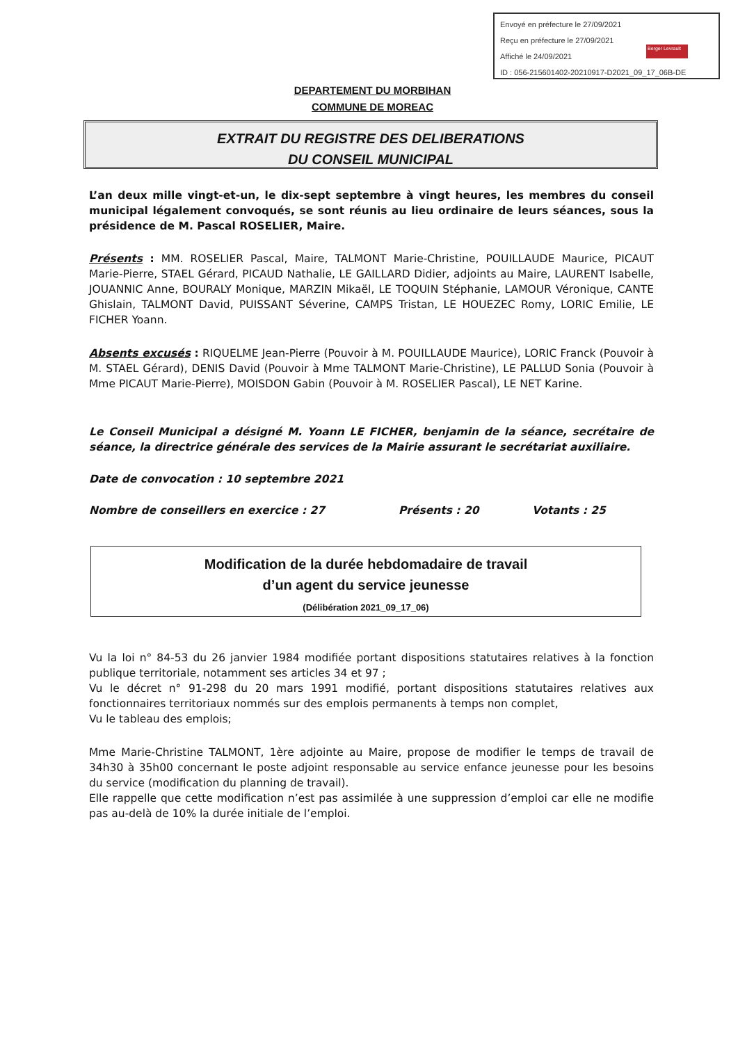Envoyé en préfecture le 27/09/2021
Reçu en préfecture le 27/09/2021
Affiché le 24/09/2021
ID : 056-215601402-20210917-D2021_09_17_06B-DE
Berger Levrault
DEPARTEMENT DU MORBIHAN
COMMUNE DE MOREAC
EXTRAIT DU REGISTRE DES DELIBERATIONS
DU CONSEIL MUNICIPAL
L’an deux mille vingt-et-un, le dix-sept septembre à vingt heures, les membres du conseil municipal légalement convoqués, se sont réunis au lieu ordinaire de leurs séances, sous la présidence de M. Pascal ROSELIER, Maire.
Présents : MM. ROSELIER Pascal, Maire, TALMONT Marie-Christine, POUILLAUDE Maurice, PICAUT Marie-Pierre, STAEL Gérard, PICAUD Nathalie, LE GAILLARD Didier, adjoints au Maire, LAURENT Isabelle, JOUANNIC Anne, BOURALY Monique, MARZIN Mikaël, LE TOQUIN Stéphanie, LAMOUR Véronique, CANTE Ghislain, TALMONT David, PUISSANT Séverine, CAMPS Tristan, LE HOUEZEC Romy, LORIC Emilie, LE FICHER Yoann.
Absents excusés : RIQUELME Jean-Pierre (Pouvoir à M. POUILLAUDE Maurice), LORIC Franck (Pouvoir à M. STAEL Gérard), DENIS David (Pouvoir à Mme TALMONT Marie-Christine), LE PALLUD Sonia (Pouvoir à Mme PICAUT Marie-Pierre), MOISDON Gabin (Pouvoir à M. ROSELIER Pascal), LE NET Karine.
Le Conseil Municipal a désigné M. Yoann LE FICHER, benjamin de la séance, secrétaire de séance, la directrice générale des services de la Mairie assurant le secrétariat auxiliaire.
Date de convocation : 10 septembre 2021
Nombre de conseillers en exercice : 27 Présents : 20 Votants : 25
Modification de la durée hebdomadaire de travail
d’un agent du service jeunesse
(Délibération 2021_09_17_06)
Vu la loi n° 84-53 du 26 janvier 1984 modifiée portant dispositions statutaires relatives à la fonction publique territoriale, notamment ses articles 34 et 97 ;
Vu le décret n° 91-298 du 20 mars 1991 modifié, portant dispositions statutaires relatives aux fonctionnaires territoriaux nommés sur des emplois permanents à temps non complet,
Vu le tableau des emplois;
Mme Marie-Christine TALMONT, 1ère adjointe au Maire, propose de modifier le temps de travail de 34h30 à 35h00 concernant le poste adjoint responsable au service enfance jeunesse pour les besoins du service (modification du planning de travail).
Elle rappelle que cette modification n’est pas assimilée à une suppression d’emploi car elle ne modifie pas au-delà de 10% la durée initiale de l’emploi.